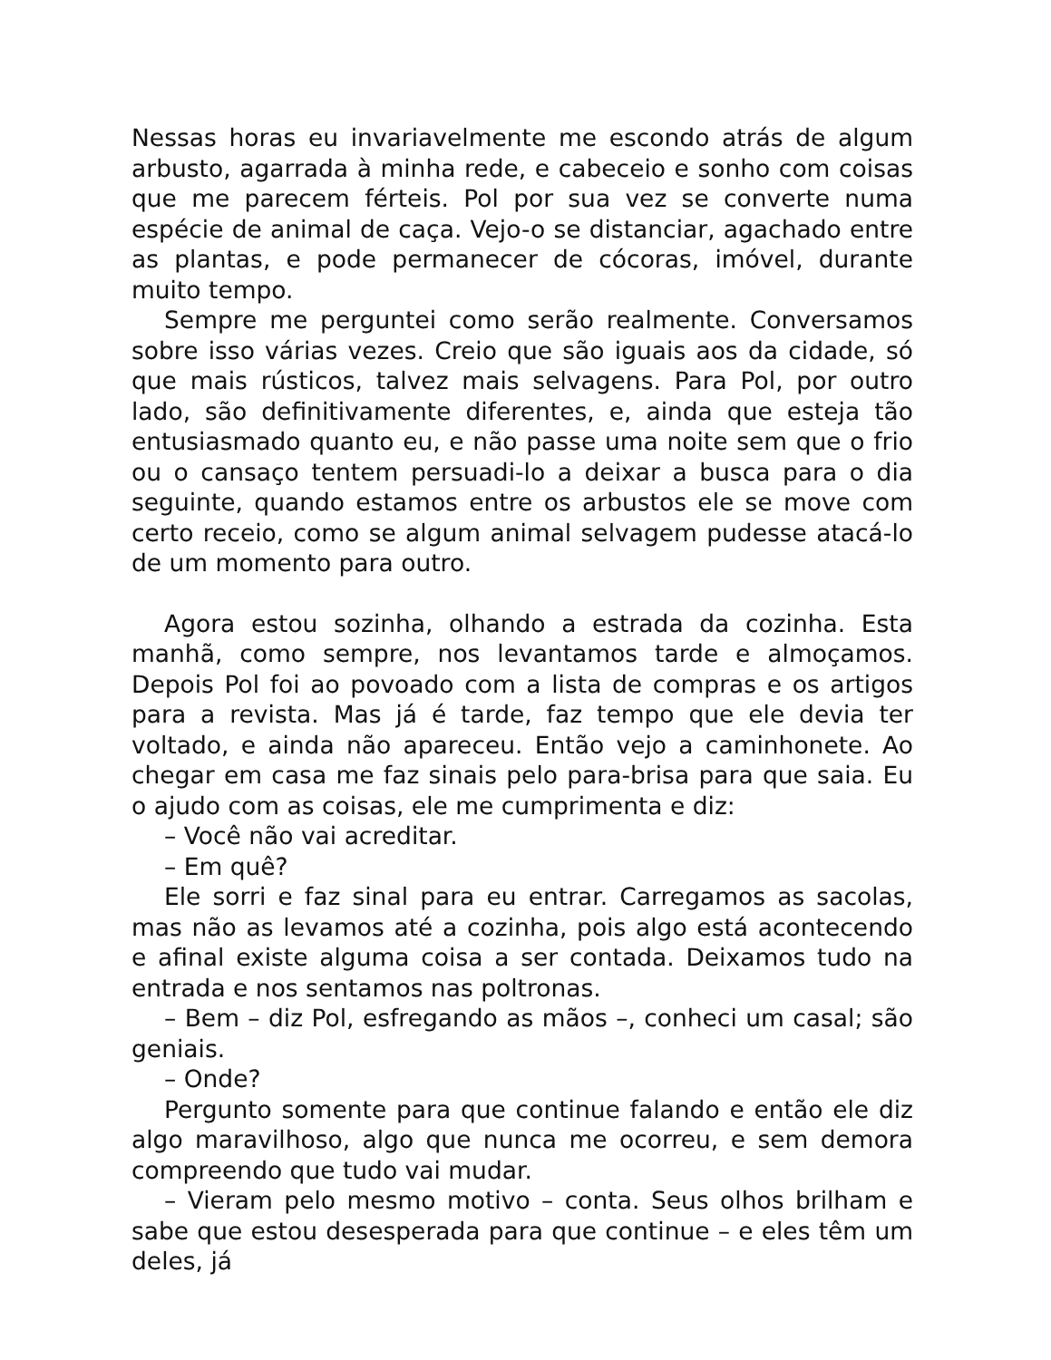Nessas horas eu invariavelmente me escondo atrás de algum arbusto, agarrada à minha rede, e cabeceio e sonho com coisas que me parecem férteis. Pol por sua vez se converte numa espécie de animal de caça. Vejo-o se distanciar, agachado entre as plantas, e pode permanecer de cócoras, imóvel, durante muito tempo.
Sempre me perguntei como serão realmente. Conversamos sobre isso várias vezes. Creio que são iguais aos da cidade, só que mais rústicos, talvez mais selvagens. Para Pol, por outro lado, são definitivamente diferentes, e, ainda que esteja tão entusiasmado quanto eu, e não passe uma noite sem que o frio ou o cansaço tentem persuadi-lo a deixar a busca para o dia seguinte, quando estamos entre os arbustos ele se move com certo receio, como se algum animal selvagem pudesse atacá-lo de um momento para outro.
Agora estou sozinha, olhando a estrada da cozinha. Esta manhã, como sempre, nos levantamos tarde e almoçamos. Depois Pol foi ao povoado com a lista de compras e os artigos para a revista. Mas já é tarde, faz tempo que ele devia ter voltado, e ainda não apareceu. Então vejo a caminhonete. Ao chegar em casa me faz sinais pelo para-brisa para que saia. Eu o ajudo com as coisas, ele me cumprimenta e diz:
– Você não vai acreditar.
– Em quê?
Ele sorri e faz sinal para eu entrar. Carregamos as sacolas, mas não as levamos até a cozinha, pois algo está acontecendo e afinal existe alguma coisa a ser contada. Deixamos tudo na entrada e nos sentamos nas poltronas.
– Bem – diz Pol, esfregando as mãos –, conheci um casal; são geniais.
– Onde?
Pergunto somente para que continue falando e então ele diz algo maravilhoso, algo que nunca me ocorreu, e sem demora compreendo que tudo vai mudar.
– Vieram pelo mesmo motivo – conta. Seus olhos brilham e sabe que estou desesperada para que continue – e eles têm um deles, já